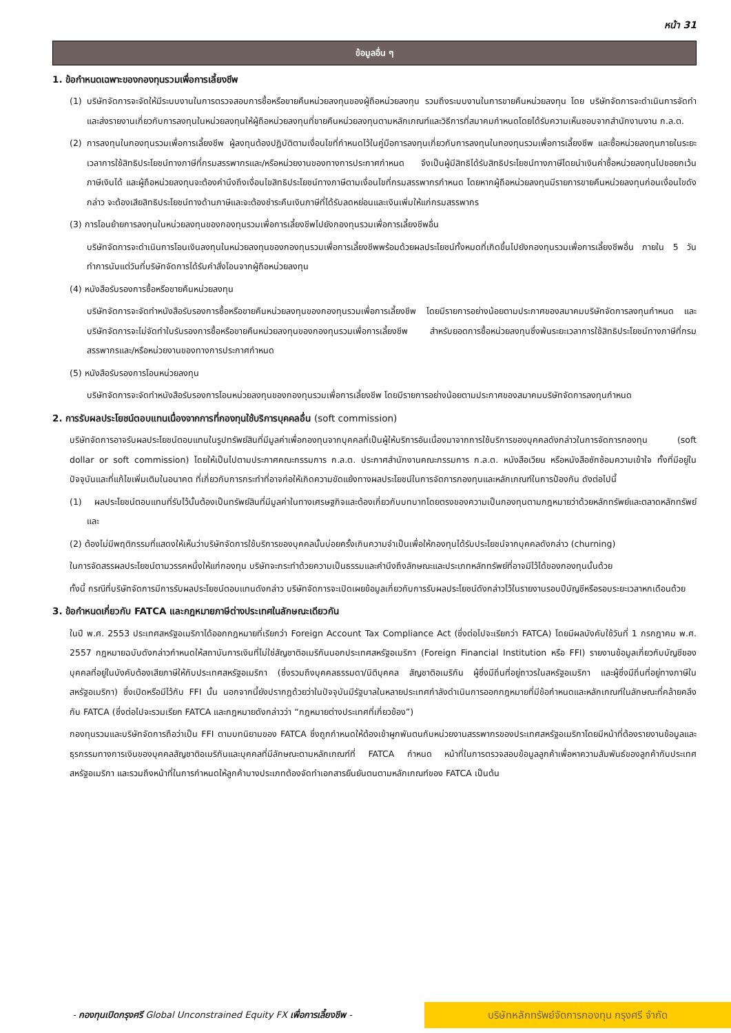หน้า 31
ข้อมูลอื่น ๆ
1. ข้อกำหนดเฉพาะของกองทุนรวมเพื่อการเลี้ยงชีพ
(1) บริษัทจัดการจะจัดให้มีระบบงานในการตรวจสอบการซื้อหรือขายคืนหน่วยลงทุนของผู้ถือหน่วยลงทุน รวมถึงระบบงานในการขายคืนหน่วยลงทุน โดย บริษัทจัดการจะดำเนินการจัดทำและส่งรายงานเกี่ยวกับการลงทุนในหน่วยลงทุนให้ผู้ถือหน่วยลงทุนที่ขายคืนหน่วยลงทุนตามหลักเกณฑ์และวิธีการที่สมาคมกำหนดโดยได้รับความเห็นชอบจากสำนักงานงาน ก.ล.ต.
(2) การลงทุนในกองทุนรวมเพื่อการเลี้ยงชีพ ผู้ลงทุนต้องปฏิบัติตามเงื่อนไขที่กำหนดไว้ในคู่มือการลงทุนเกี่ยวกับการลงทุนในกองทุนรวมเพื่อการเลี้ยงชีพ และซื้อหน่วยลงทุนภายในระยะเวลาการใช้สิทธิประโยชน์ทางภาษีที่กรมสรรพากรและ/หรือหน่วยงานของทางการประกาศกำหนด จึงเป็นผู้มีสิทธิได้รับสิทธิประโยชน์ทางภาษีโดยนำเงินค่าซื้อหน่วยลงทุนไปขอยกเว้นภาษีเงินได้ และผู้ถือหน่วยลงทุนจะต้องคำนึงถึงเงื่อนไขสิทธิประโยชน์ทางภาษีตามเงื่อนไขที่กรมสรรพากรกำหนด โดยหากผู้ถือหน่วยลงทุนมีรายการขายคืนหน่วยลงทุนก่อนเงื่อนไขดังกล่าว จะต้องเสียสิทธิประโยชน์ทางด้านภาษีและจะต้องชำระคืนเงินภาษีที่ได้รับลดหย่อนและเงินเพิ่มให้แก่กรมสรรพากร
(3) การโอนย้ายการลงทุนในหน่วยลงทุนของกองทุนรวมเพื่อการเลี้ยงชีพไปยังกองทุนรวมเพื่อการเลี้ยงชีพอื่น
บริษัทจัดการจะดำเนินการโอนเงินลงทุนในหน่วยลงทุนของกองทุนรวมเพื่อการเลี้ยงชีพพร้อมด้วยผลประโยชน์ทั้งหมดที่เกิดขึ้นไปยังกองทุนรวมเพื่อการเลี้ยงชีพอื่น ภายใน 5 วันทำการนับแต่วันที่บริษัทจัดการได้รับคำสั่งโอนจากผู้ถือหน่วยลงทุน
(4) หนังสือรับรองการซื้อหรือขายคืนหน่วยลงทุน
บริษัทจัดการจะจัดทำหนังสือรับรองการซื้อหรือขายคืนหน่วยลงทุนของกองทุนรวมเพื่อการเลี้ยงชีพ โดยมีรายการอย่างน้อยตามประกาศของสมาคมบริษัทจัดการลงทุนกำหนด และบริษัทจัดการจะไม่จัดทำใบรับรองการซื้อหรือขายคืนหน่วยลงทุนของกองทุนรวมเพื่อการเลี้ยงชีพ สำหรับยอดการซื้อหน่วยลงทุนซึ่งพ้นระยะเวลาการใช้สิทธิประโยชน์ทางภาษีที่กรมสรรพากรและ/หรือหน่วยงานของทางการประกาศกำหนด
(5) หนังสือรับรองการโอนหน่วยลงทุน
บริษัทจัดการจะจัดทำหนังสือรับรองการโอนหน่วยลงทุนของกองทุนรวมเพื่อการเลี้ยงชีพ โดยมีรายการอย่างน้อยตามประกาศของสมาคมบริษัทจัดการลงทุนกำหนด
2. การรับผลประโยชน์ตอบแทนเนื่องจากการที่กองทุนใช้บริการบุคคลอื่น (soft commission)
บริษัทจัดการอาจรับผลประโยชน์ตอบแทนในรูปทรัพย์สินที่มีมูลค่าเพื่อกองทุนจากบุคคลที่เป็นผู้ให้บริการอันเนื่องมาจากการใช้บริการของบุคคลดังกล่าวในการจัดการกองทุน (soft dollar or soft commission) โดยให้เป็นไปตามประกาศคณะกรรมการ ก.ล.ต. ประกาศสำนักงานคณะกรรมการ ก.ล.ต. หนังสือเวียน หรือหนังสือซักซ้อมความเข้าใจ ทั้งที่มีอยู่ในปัจจุบันและที่แก้ไขเพิ่มเติมในอนาคต ที่เกี่ยวกับการกระทำที่อาจก่อให้เกิดความขัดแย้งทางผลประโยชน์ในการจัดการกองทุนและหลักเกณฑ์ในการป้องกัน ดังต่อไปนี้
(1) ผลประโยชน์ตอบแทนที่รับไว้นั้นต้องเป็นทรัพย์สินที่มีมูลค่าในทางเศรษฐกิจและต้องเกี่ยวกับบทบาทโดยตรงของความเป็นกองทุนตามกฎหมายว่าด้วยหลักทรัพย์และตลาดหลักทรัพย์ และ
(2) ต้องไม่มีพฤติกรรมที่แสดงให้เห็นว่าบริษัทจัดการใช้บริการของบุคคลนั้นบ่อยครั้งเกินความจำเป็นเพื่อให้กองทุนได้รับประโยชน์จากบุคคลดังกล่าว (churning)
ในการจัดสรรผลประโยชน์ตามวรรคหนึ่งให้แก่กองทุน บริษัทจะกระทำด้วยความเป็นธรรมและคำนึงถึงลักษณะและประเภทหลักทรัพย์ที่อาจมีไว้ได้ของกองทุนนั้นด้วย
ทั้งนี้ กรณีที่บริษัทจัดการมีการรับผลประโยชน์ตอบแทนดังกล่าว บริษัทจัดการจะเปิดเผยข้อมูลเกี่ยวกับการรับผลประโยชน์ดังกล่าวไว้ในรายงานรอบปีบัญชีหรือรอบระยะเวลาหกเดือนด้วย
3. ข้อกำหนดเกี่ยวกับ FATCA และกฎหมายภาษีต่างประเทศในลักษณะเดียวกัน
ในปี พ.ศ. 2553 ประเทศสหรัฐอเมริกาได้ออกกฎหมายที่เรียกว่า Foreign Account Tax Compliance Act (ซึ่งต่อไปจะเรียกว่า FATCA) โดยมีผลบังคับใช้วันที่ 1 กรกฎาคม พ.ศ. 2557 กฎหมายฉบับดังกล่าวกำหนดให้สถาบันการเงินที่ไม่ใช่สัญชาติอเมริกันนอกประเทศสหรัฐอเมริกา (Foreign Financial Institution หรือ FFI) รายงานข้อมูลเกี่ยวกับบัญชีของบุคคลที่อยู่ในบังคับต้องเสียภาษีให้กับประเทศสหรัฐอเมริกา (ซึ่งรวมถึงบุคคลธรรมดา/นิติบุคคล สัญชาติอเมริกัน ผู้ซึ่งมีถิ่นที่อยู่ถาวรในสหรัฐอเมริกา และผู้ซึ่งมีถิ่นที่อยู่ทางภาษีในสหรัฐอเมริกา) ซึ่งเปิดหรือมีไว้กับ FFI นั้น นอกจากนี้ยังปรากฏด้วยว่าในปัจจุบันมีรัฐบาลในหลายประเทศกำลังดำเนินการออกกฎหมายที่มีข้อกำหนดและหลักเกณฑ์ในลักษณะที่คล้ายคลึงกับ FATCA (ซึ่งต่อไปจะรวมเรียก FATCA และกฎหมายดังกล่าวว่า “กฎหมายต่างประเทศที่เกี่ยวข้อง”)
กองทุนรวมและบริษัทจัดการถือว่าเป็น FFI ตามบทนิยามของ FATCA ซึ่งถูกกำหนดให้ต้องเข้าผูกพันตนกับหน่วยงานสรรพากรของประเทศสหรัฐอเมริกาโดยมีหน้าที่ต้องรายงานข้อมูลและธุรกรรมทางการเงินของบุคคลสัญชาติอเมริกันและบุคคลที่มีลักษณะตามหลักเกณฑ์ที่ FATCA กำหนด หน้าที่ในการตรวจสอบข้อมูลลูกค้าเพื่อหาความสัมพันธ์ของลูกค้ากับประเทศสหรัฐอเมริกา และรวมถึงหน้าที่ในการกำหนดให้ลูกค้าบางประเภทต้องจัดทำเอกสารยืนยันตนตามหลักเกณฑ์ของ FATCA เป็นต้น
- กองทุนเปิดกรุงศรี Global Unconstrained Equity FX เพื่อการเลี้ยงชีพ -
บริษัทหลักทรัพย์จัดการกองทุน กรุงศรี จำกัด